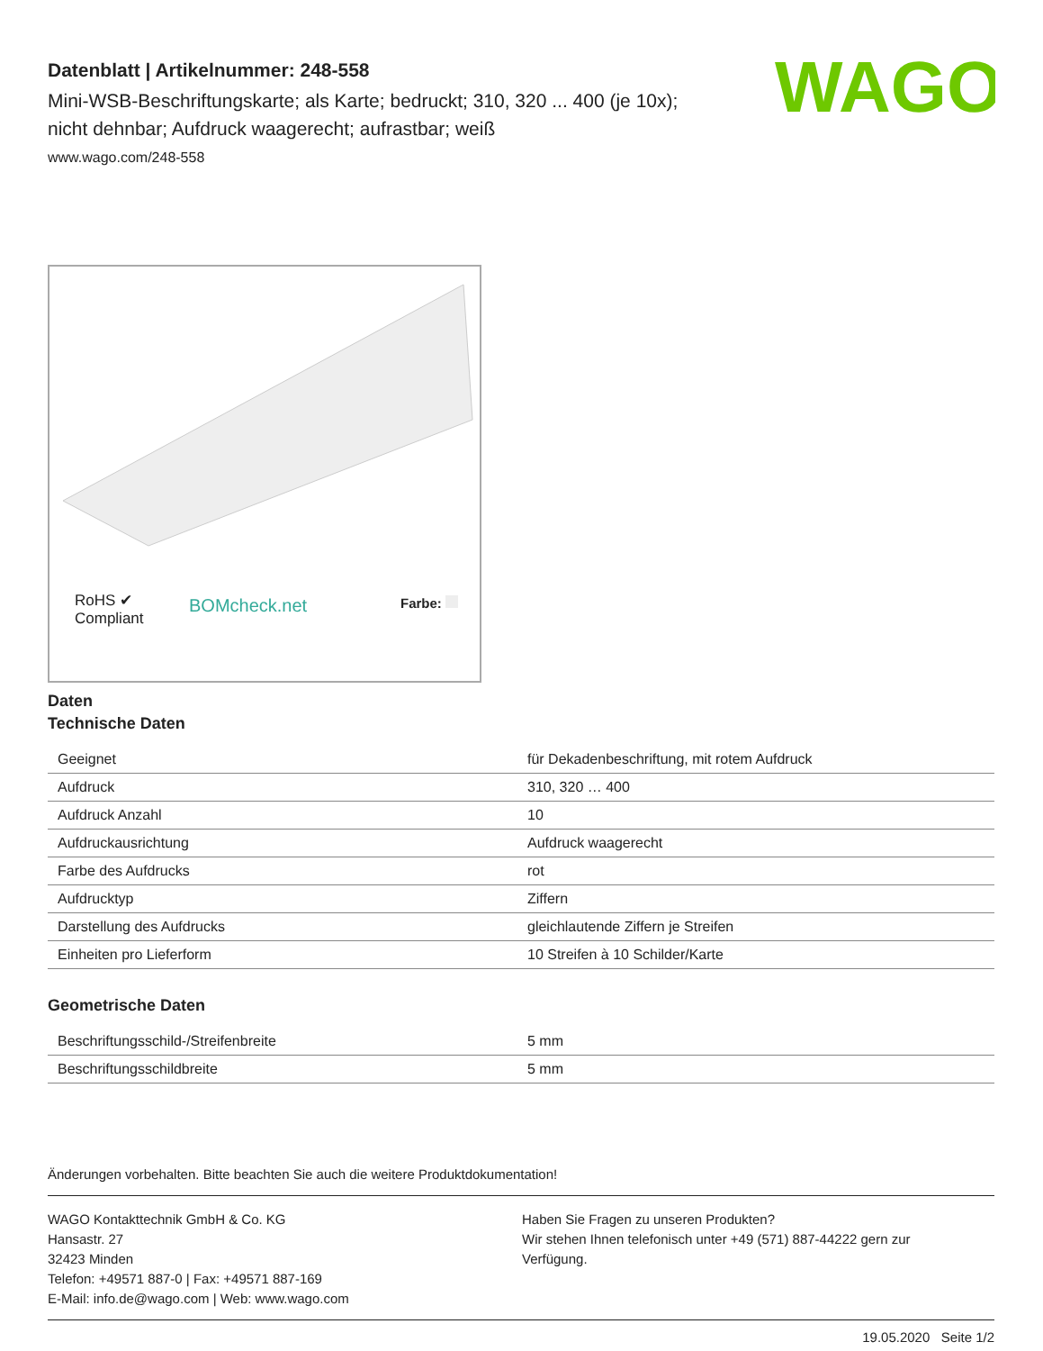WAGO
Datenblatt | Artikelnummer: 248-558
Mini-WSB-Beschriftungskarte; als Karte; bedruckt; 310, 320 ... 400 (je 10x);
nicht dehnbar; Aufdruck waagerecht; aufrastbar; weiß
www.wago.com/248-558
RoHS ✔
Compliant
BOMcheck.net Farbe:
Daten
Technische Daten
| Geeignet | für Dekadenbeschriftung, mit rotem Aufdruck |
| Aufdruck | 310, 320 … 400 |
| Aufdruck Anzahl | 10 |
| Aufdruckausrichtung | Aufdruck waagerecht |
| Farbe des Aufdrucks | rot |
| Aufdrucktyp | Ziffern |
| Darstellung des Aufdrucks | gleichlautende Ziffern je Streifen |
| Einheiten pro Lieferform | 10 Streifen à 10 Schilder/Karte |
Geometrische Daten
| Beschriftungsschild-/Streifenbreite | 5 mm |
| Beschriftungsschildbreite | 5 mm |
Änderungen vorbehalten. Bitte beachten Sie auch die weitere Produktdokumentation!
WAGO Kontakttechnik GmbH & Co. KG
Hansastr. 27
32423 Minden
Telefon: +49571 887-0 | Fax: +49571 887-169
E-Mail: info.de@wago.com | Web: www.wago.com
Haben Sie Fragen zu unseren Produkten?
Wir stehen Ihnen telefonisch unter +49 (571) 887-44222 gern zur
Verfügung.
19.05.2020 Seite 1/2